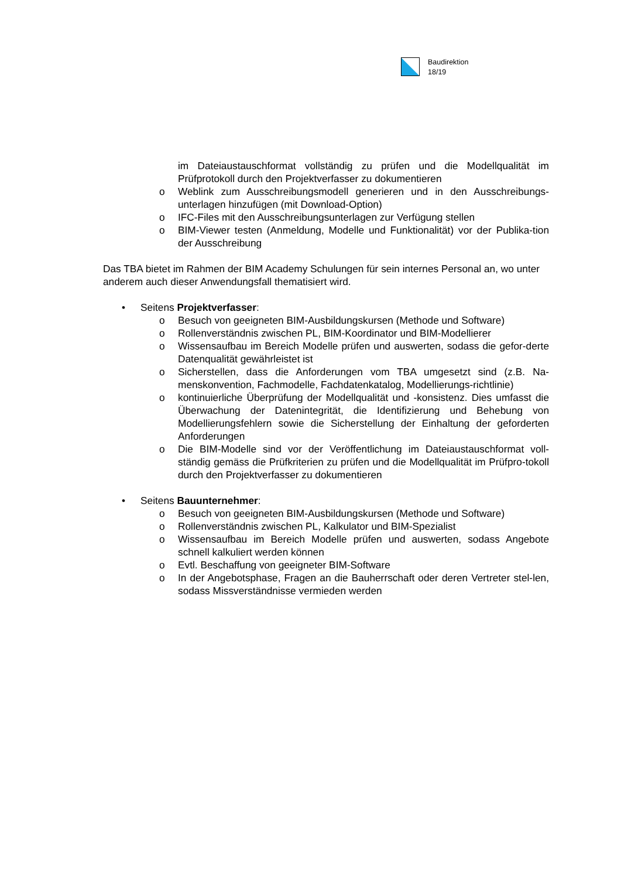Baudirektion
18/19
im Dateiaustauschformat vollständig zu prüfen und die Modellqualität im Prüfprotokoll durch den Projektverfasser zu dokumentieren
o Weblink zum Ausschreibungsmodell generieren und in den Ausschreibungs-unterlagen hinzufügen (mit Download-Option)
o IFC-Files mit den Ausschreibungsunterlagen zur Verfügung stellen
o BIM-Viewer testen (Anmeldung, Modelle und Funktionalität) vor der Publika-tion der Ausschreibung
Das TBA bietet im Rahmen der BIM Academy Schulungen für sein internes Personal an, wo unter anderem auch dieser Anwendungsfall thematisiert wird.
• Seitens Projektverfasser:
o Besuch von geeigneten BIM-Ausbildungskursen (Methode und Software)
o Rollenverständnis zwischen PL, BIM-Koordinator und BIM-Modellierer
o Wissensaufbau im Bereich Modelle prüfen und auswerten, sodass die gefor-derte Datenqualität gewährleistet ist
o Sicherstellen, dass die Anforderungen vom TBA umgesetzt sind (z.B. Na-menskonvention, Fachmodelle, Fachdatenkatalog, Modellierungs-richtlinie)
o kontinuierliche Überprüfung der Modellqualität und -konsistenz. Dies umfasst die Überwachung der Datenintegrität, die Identifizierung und Behebung von Modellierungsfehlern sowie die Sicherstellung der Einhaltung der geforderten Anforderungen
o Die BIM-Modelle sind vor der Veröffentlichung im Dateiaustauschformat voll-ständig gemäss die Prüfkriterien zu prüfen und die Modellqualität im Prüfpro-tokoll durch den Projektverfasser zu dokumentieren
• Seitens Bauunternehmer:
o Besuch von geeigneten BIM-Ausbildungskursen (Methode und Software)
o Rollenverständnis zwischen PL, Kalkulator und BIM-Spezialist
o Wissensaufbau im Bereich Modelle prüfen und auswerten, sodass Angebote schnell kalkuliert werden können
o Evtl. Beschaffung von geeigneter BIM-Software
o In der Angebotsphase, Fragen an die Bauherrschaft oder deren Vertreter stel-len, sodass Missverständnisse vermieden werden